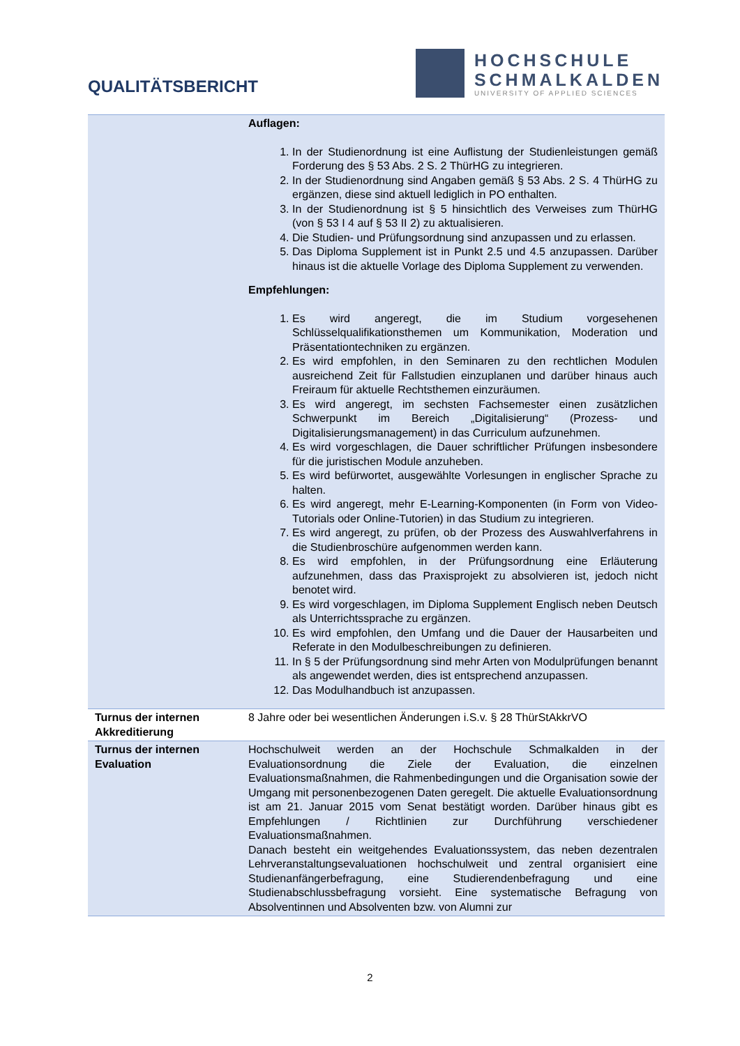QUALITÄTSBERICHT
HOCHSCHULE
SCHMALKALDEN
UNIVERSITY OF APPLIED SCIENCES
| | Auflagen: 1. In der Studienordnung ist eine Auflistung der Studienleistungen gemäß Forderung des § 53 Abs. 2 S. 2 ThürHG zu integrieren. 2. In der Studienordnung sind Angaben gemäß § 53 Abs. 2 S. 4 ThürHG zu ergänzen, diese sind aktuell lediglich in PO enthalten. 3. In der Studienordnung ist § 5 hinsichtlich des Verweises zum ThürHG (von § 53 I 4 auf § 53 II 2) zu aktualisieren. 4. Die Studien- und Prüfungsordnung sind anzupassen und zu erlassen. 5. Das Diploma Supplement ist in Punkt 2.5 und 4.5 anzupassen. Darüber hinaus ist die aktuelle Vorlage des Diploma Supplement zu verwenden. Empfehlungen: 1. Es wird angeregt, die im Studium vorgesehenen Schlüsselqualifikationsthemen um Kommunikation, Moderation und Präsentationtechniken zu ergänzen. 2. Es wird empfohlen, in den Seminaren zu den rechtlichen Modulen ausreichend Zeit für Fallstudien einzuplanen und darüber hinaus auch Freiraum für aktuelle Rechtsthemen einzuräumen. 3. Es wird angeregt, im sechsten Fachsemester einen zusätzlichen Schwerpunkt im Bereich „Digitalisierung“ (Prozess- und Digitalisierungsmanagement) in das Curriculum aufzunehmen. 4. Es wird vorgeschlagen, die Dauer schriftlicher Prüfungen insbesondere für die juristischen Module anzuheben. 5. Es wird befürwortet, ausgewählte Vorlesungen in englischer Sprache zu halten. 6. Es wird angeregt, mehr E-Learning-Komponenten (in Form von Video-Tutorials oder Online-Tutorien) in das Studium zu integrieren. 7. Es wird angeregt, zu prüfen, ob der Prozess des Auswahlverfahrens in die Studienbroschüre aufgenommen werden kann. 8. Es wird empfohlen, in der Prüfungsordnung eine Erläuterung aufzunehmen, dass das Praxisprojekt zu absolvieren ist, jedoch nicht benotet wird. 9. Es wird vorgeschlagen, im Diploma Supplement Englisch neben Deutsch als Unterrichtssprache zu ergänzen. 10. Es wird empfohlen, den Umfang und die Dauer der Hausarbeiten und Referate in den Modulbeschreibungen zu definieren. 11. In § 5 der Prüfungsordnung sind mehr Arten von Modulprüfungen benannt als angewendet werden, dies ist entsprechend anzupassen. 12. Das Modulhandbuch ist anzupassen. |
| Turnus der internen Akkreditierung | 8 Jahre oder bei wesentlichen Änderungen i.S.v. § 28 ThürStAkkrVO |
| Turnus der internen Evaluation | Hochschulweit werden an der Hochschule Schmalkalden in der Evaluationsordnung die Ziele der Evaluation, die einzelnen Evaluationsmaßnahmen, die Rahmenbedingungen und die Organisation sowie der Umgang mit personenbezogenen Daten geregelt. Die aktuelle Evaluationsordnung ist am 21. Januar 2015 vom Senat bestätigt worden. Darüber hinaus gibt es Empfehlungen / Richtlinien zur Durchführung verschiedener Evaluationsmaßnahmen. Danach besteht ein weitgehendes Evaluationssystem, das neben dezentralen Lehrveranstaltungsevaluationen hochschulweit und zentral organisiert eine Studienanfängerbefragung, eine Studierendenbefragung und eine Studienabschlussbefragung vorsieht. Eine systematische Befragung von Absolventinnen und Absolventen bzw. von Alumni zur |
2